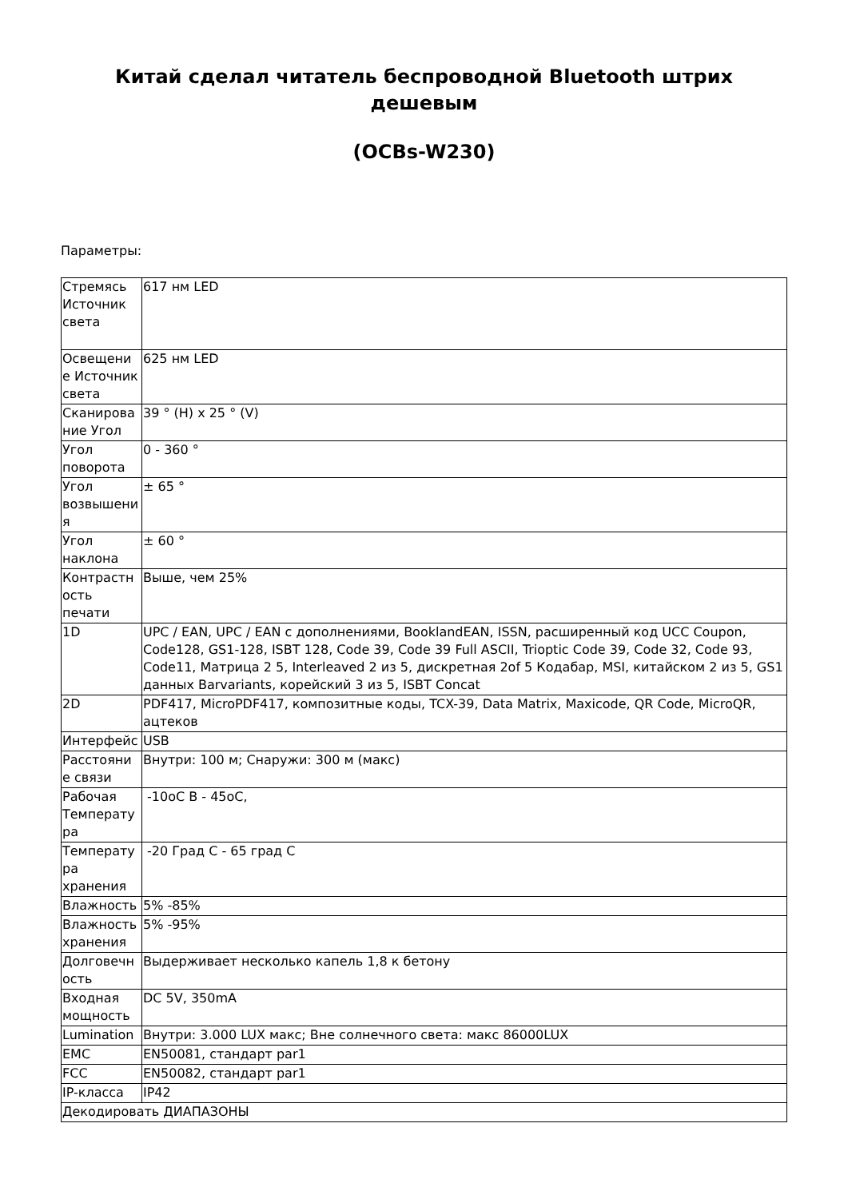Китай сделал читатель беспроводной Bluetooth штрих дешевым
(OCBs-W230)
Параметры:
| Стремясь Источник света | 617 нм LED |
| Освещени е Источник света | 625 нм LED |
| Сканирова ние Угол | 39 ° (H) x 25 ° (V) |
| Угол поворота | 0 - 360 ° |
| Угол возвышени я | ± 65 ° |
| Угол наклона | ± 60 ° |
| Контрастн ость печати | Выше, чем 25% |
| 1D | UPC / EAN, UPC / EAN с дополнениями, BooklandEAN, ISSN, расширенный код UCC Coupon, Code128, GS1-128, ISBT 128, Code 39, Code 39 Full ASCII, Trioptic Code 39, Code 32, Code 93, Code11, Матрица 2 5, Interleaved 2 из 5, дискретная 2of 5 Кодабар, MSI, китайском 2 из 5, GS1 данных Barvariants, корейский 3 из 5, ISBT Concat |
| 2D | PDF417, MicroPDF417, композитные коды, TCX-39, Data Matrix, Maxicode, QR Code, MicroQR, ацтеков |
| Интерфейс | USB |
| Расстояни е связи | Внутри: 100 м; Снаружи: 300 м (макс) |
| Рабочая Температу ра | -10oC В - 45oC, |
| Температу ра хранения | -20 Град C - 65 град C |
| Влажность | 5% -85% |
| Влажность хранения | 5% -95% |
| Долговечн ость | Выдерживает несколько капель 1,8 к бетону |
| Входная мощность | DC 5V, 350mA |
| Lumination | Внутри: 3.000 LUX макс; Вне солнечного света: макс 86000LUX |
| EMC | EN50081, стандарт par1 |
| FCC | EN50082, стандарт par1 |
| IP-класса | IP42 |
| Декодировать ДИАПАЗОНЫ | |